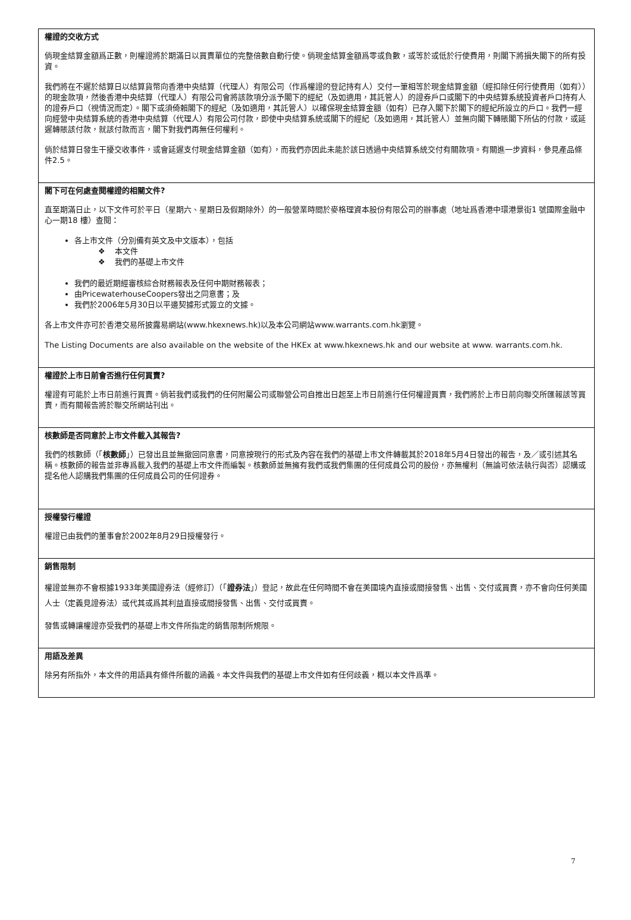權證的交收方式
倘現金結算金額爲正數，則權證將於期滿日以買賣單位的完整倍數自動行使。倘現金結算金額爲零或負數，或等於或低於行使費用，則閣下將損失閣下的所有投資。
我們將在不遲於結算日以結算貨幣向香港中央結算（代理人）有限公司（作爲權證的登記持有人）交付一筆相等於現金結算金額（經扣除任何行使費用（如有））的現金款項，然後香港中央結算（代理人）有限公司會將該款項分派予閣下的經紀（及如適用，其託管人）的證券戶口或閣下的中央結算系統投資者戶口持有人的證券戶口（視情況而定）。閣下或須倚賴閣下的經紀（及如適用，其託管人）以確保現金結算金額（如有）已存入閣下於閣下的經紀所設立的戶口。我們一經向經營中央結算系統的香港中央結算（代理人）有限公司付款，即使中央結算系統或閣下的經紀（及如適用，其託管人）並無向閣下轉賬閣下所佔的付款，或延遲轉賬該付款，就該付款而言，閣下對我們再無任何權利。
倘於結算日發生干擾交收事件，或會延遲支付現金結算金額（如有），而我們亦因此未能於該日透過中央結算系統交付有關款項。有關進一步資料，參見產品條件2.5。
閣下可在何處查閱權證的相關文件?
直至期滿日止，以下文件可於平日（星期六、星期日及假期除外）的一般營業時間於麥格理資本股份有限公司的辦事處（地址爲香港中環港景街1 號國際金融中心一期18 樓）查閱：
各上市文件（分別備有英文及中文版本），包括
❖ 本文件
❖ 我們的基礎上市文件
我們的最近期經審核綜合財務報表及任何中期財務報表；
由PricewaterhouseCoopers發出之同意書；及
我們於2006年5月30日以平邊契據形式簽立的文據。
各上市文件亦可於香港交易所披露易網站(www.hkexnews.hk)以及本公司網站www.warrants.com.hk瀏覽。
The Listing Documents are also available on the website of the HKEx at www.hkexnews.hk and our website at www. warrants.com.hk.
權證於上市日前會否進行任何買賣?
權證有可能於上市日前進行買賣。倘若我們或我們的任何附屬公司或聯營公司自推出日起至上市日前進行任何權證買賣，我們將於上市日前向聯交所匯報該等買賣，而有關報告將於聯交所網站刊出。
核數師是否同意於上市文件載入其報告?
我們的核數師（「核數師」）已發出且並無撤回同意書，同意按現行的形式及內容在我們的基礎上市文件轉載其於2018年5月4日發出的報告，及／或引述其名稱。核數師的報告並非專爲載入我們的基礎上市文件而編製。核數師並無擁有我們或我們集團的任何成員公司的股份，亦無權利（無論可依法執行與否）認購或提名他人認購我們集團的任何成員公司的任何證券。
授權發行權證
權證已由我們的董事會於2002年8月29日授權發行。
銷售限制
權證並無亦不會根據1933年美國證券法（經修訂）（「證券法」）登記，故此在任何時間不會在美國境內直接或間接發售、出售、交付或買賣，亦不會向任何美國人士（定義見證券法）或代其或爲其利益直接或間接發售、出售、交付或買賣。
發售或轉讓權證亦受我們的基礎上市文件所指定的銷售限制所規限。
用語及差異
除另有所指外，本文件的用語具有條件所載的涵義。本文件與我們的基礎上市文件如有任何歧義，概以本文件爲準。
7